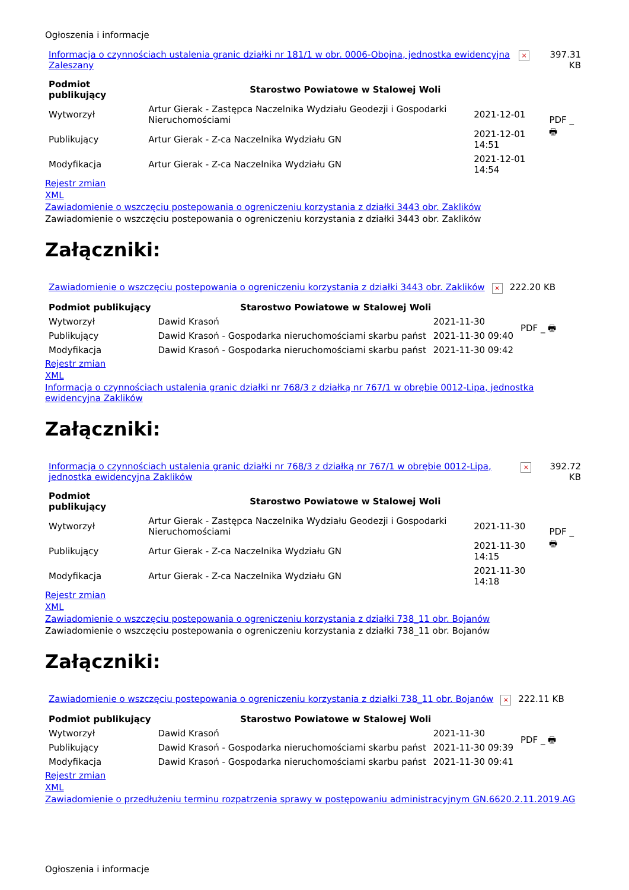Ogłoszenia i informacje
| Informacja o czynnościach ustalenia granic działki nr 181/1 w obr. 0006-Obojna, jednostka ewidencyjna Zaleszany | × | 397.31 KB |
| Podmiot publikujący | Starostwo Powiatowe w Stalowej Woli | | PDF _ 🖶 |
| Wytworzył | Artur Gierak - Zastępca Naczelnika Wydziału Geodezji i Gospodarki Nieruchomościami | 2021-12-01 | |
| Publikujący | Artur Gierak - Z-ca Naczelnika Wydziału GN | 2021-12-01 14:51 | |
| Modyfikacja | Artur Gierak - Z-ca Naczelnika Wydziału GN | 2021-12-01 14:54 | |
Rejestr zmian
XML
Zawiadomienie o wszczęciu postepowania o ogreniczeniu korzystania z działki 3443 obr. Zaklików
Zawiadomienie o wszczęciu postepowania o ogreniczeniu korzystania z działki 3443 obr. Zaklików
Załączniki:
| Zawiadomienie o wszczęciu postepowania o ogreniczeniu korzystania z działki 3443 obr. Zaklików | × | 222.20 KB |
| Podmiot publikujący | Starostwo Powiatowe w Stalowej Woli | | PDF _ 🖶 |
| Wytworzył | Dawid Krasoń | 2021-11-30 | |
| Publikujący | Dawid Krasoń - Gospodarka nieruchomościami skarbu państ | 2021-11-30 09:40 | |
| Modyfikacja | Dawid Krasoń - Gospodarka nieruchomościami skarbu państ | 2021-11-30 09:42 | |
Rejestr zmian
XML
Informacja o czynnościach ustalenia granic działki nr 768/3 z działką nr 767/1 w obrębie 0012-Lipa, jednostka ewidencyjna Zaklików
Załączniki:
| Informacja o czynnościach ustalenia granic działki nr 768/3 z działką nr 767/1 w obrębie 0012-Lipa, jednostka ewidencyjna Zaklików | × | 392.72 KB |
| Podmiot publikujący | Starostwo Powiatowe w Stalowej Woli | | PDF _ 🖶 |
| Wytworzył | Artur Gierak - Zastępca Naczelnika Wydziału Geodezji i Gospodarki Nieruchomościami | 2021-11-30 | |
| Publikujący | Artur Gierak - Z-ca Naczelnika Wydziału GN | 2021-11-30 14:15 | |
| Modyfikacja | Artur Gierak - Z-ca Naczelnika Wydziału GN | 2021-11-30 14:18 | |
Rejestr zmian
XML
Zawiadomienie o wszczęciu postepowania o ogreniczeniu korzystania z działki 738_11 obr. Bojanów
Zawiadomienie o wszczęciu postepowania o ogreniczeniu korzystania z działki 738_11 obr. Bojanów
Załączniki:
| Zawiadomienie o wszczęciu postepowania o ogreniczeniu korzystania z działki 738_11 obr. Bojanów | × | 222.11 KB |
| Podmiot publikujący | Starostwo Powiatowe w Stalowej Woli | | PDF _ 🖶 |
| Wytworzył | Dawid Krasoń | 2021-11-30 | |
| Publikujący | Dawid Krasoń - Gospodarka nieruchomościami skarbu państ | 2021-11-30 09:39 | |
| Modyfikacja | Dawid Krasoń - Gospodarka nieruchomościami skarbu państ | 2021-11-30 09:41 | |
Rejestr zmian
XML
Zawiadomienie o przedłużeniu terminu rozpatrzenia sprawy w postępowaniu administracyjnym GN.6620.2.11.2019.AG
Ogłoszenia i informacje